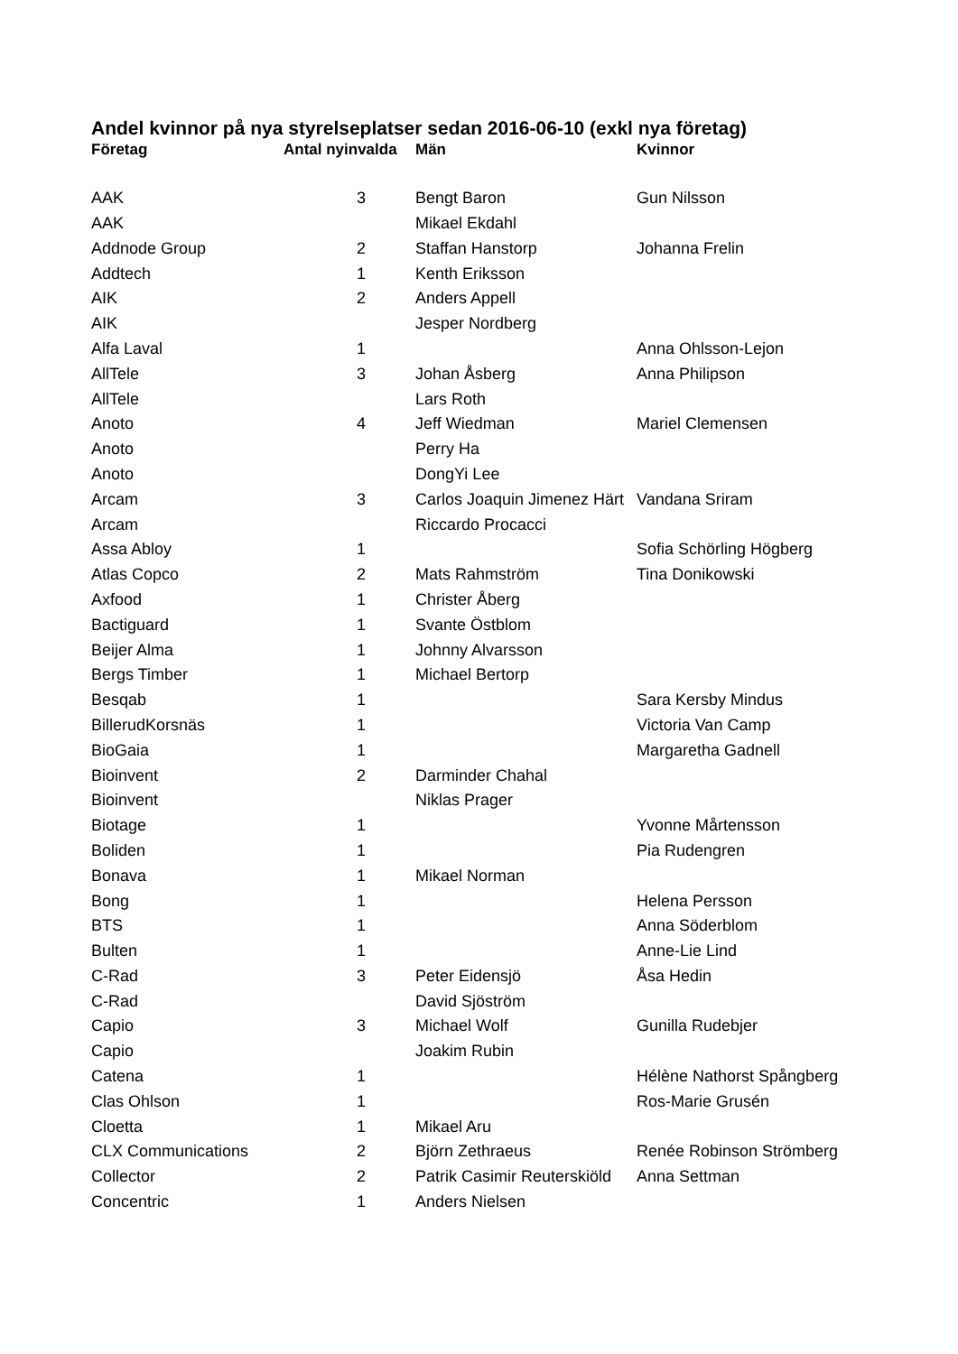Andel kvinnor på nya styrelseplatser sedan 2016-06-10 (exkl nya företag)
| Företag | Antal nyinvalda | Män | Kvinnor |
| --- | --- | --- | --- |
| AAK | 3 | Bengt Baron | Gun Nilsson |
| AAK | | Mikael Ekdahl | |
| Addnode Group | 2 | Staffan Hanstorp | Johanna Frelin |
| Addtech | 1 | Kenth Eriksson | |
| AIK | 2 | Anders Appell | |
| AIK | | Jesper Nordberg | |
| Alfa Laval | 1 | | Anna Ohlsson-Lejon |
| AllTele | 3 | Johan Åsberg | Anna Philipson |
| AllTele | | Lars Roth | |
| Anoto | 4 | Jeff Wiedman | Mariel Clemensen |
| Anoto | | Perry Ha | |
| Anoto | | DongYi Lee | |
| Arcam | 3 | Carlos Joaquin Jimenez Härt | Vandana Sriram |
| Arcam | | Riccardo Procacci | |
| Assa Abloy | 1 | | Sofia Schörling Högberg |
| Atlas Copco | 2 | Mats Rahmström | Tina Donikowski |
| Axfood | 1 | Christer Åberg | |
| Bactiguard | 1 | Svante Östblom | |
| Beijer Alma | 1 | Johnny Alvarsson | |
| Bergs Timber | 1 | Michael Bertorp | |
| Besqab | 1 | | Sara Kersby Mindus |
| BillerudKorsnäs | 1 | | Victoria Van Camp |
| BioGaia | 1 | | Margaretha Gadnell |
| Bioinvent | 2 | Darminder Chahal | |
| Bioinvent | | Niklas Prager | |
| Biotage | 1 | | Yvonne Mårtensson |
| Boliden | 1 | | Pia Rudengren |
| Bonava | 1 | Mikael Norman | |
| Bong | 1 | | Helena Persson |
| BTS | 1 | | Anna Söderblom |
| Bulten | 1 | | Anne-Lie Lind |
| C-Rad | 3 | Peter Eidensjö | Åsa Hedin |
| C-Rad | | David Sjöström | |
| Capio | 3 | Michael Wolf | Gunilla Rudebjer |
| Capio | | Joakim Rubin | |
| Catena | 1 | | Hélène Nathorst Spångberg |
| Clas Ohlson | 1 | | Ros-Marie Grusén |
| Cloetta | 1 | Mikael Aru | |
| CLX Communications | 2 | Björn Zethraeus | Renée Robinson Strömberg |
| Collector | 2 | Patrik Casimir Reuterskiöld | Anna Settman |
| Concentric | 1 | Anders Nielsen | |